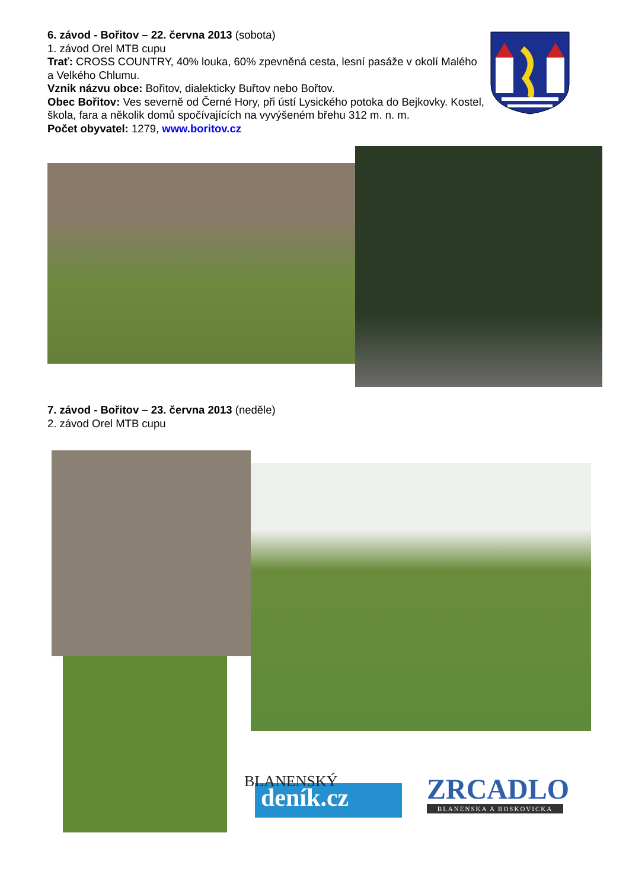6. závod - Bořitov – 22. června 2013 (sobota)
1. závod Orel MTB cupu
Trať: CROSS COUNTRY, 40% louka, 60% zpevněná cesta, lesní pasáže v okolí Malého a Velkého Chlumu.
Vznik názvu obce: Bořitov, dialekticky Buřtov nebo Bořtov.
Obec Bořitov: Ves severně od Černé Hory, při ústí Lysického potoka do Bejkovky. Kostel, škola, fara a několik domů spočívajících na vyvýšeném břehu 312 m. n. m.
Počet obyvatel: 1279, www.boritov.cz
7. závod - Bořitov – 23. června 2013 (neděle)
2. závod Orel MTB cupu
BLANENSKÝ
deník.cz
ZRCADLO
BLANENSKA A BOSKOVICKA